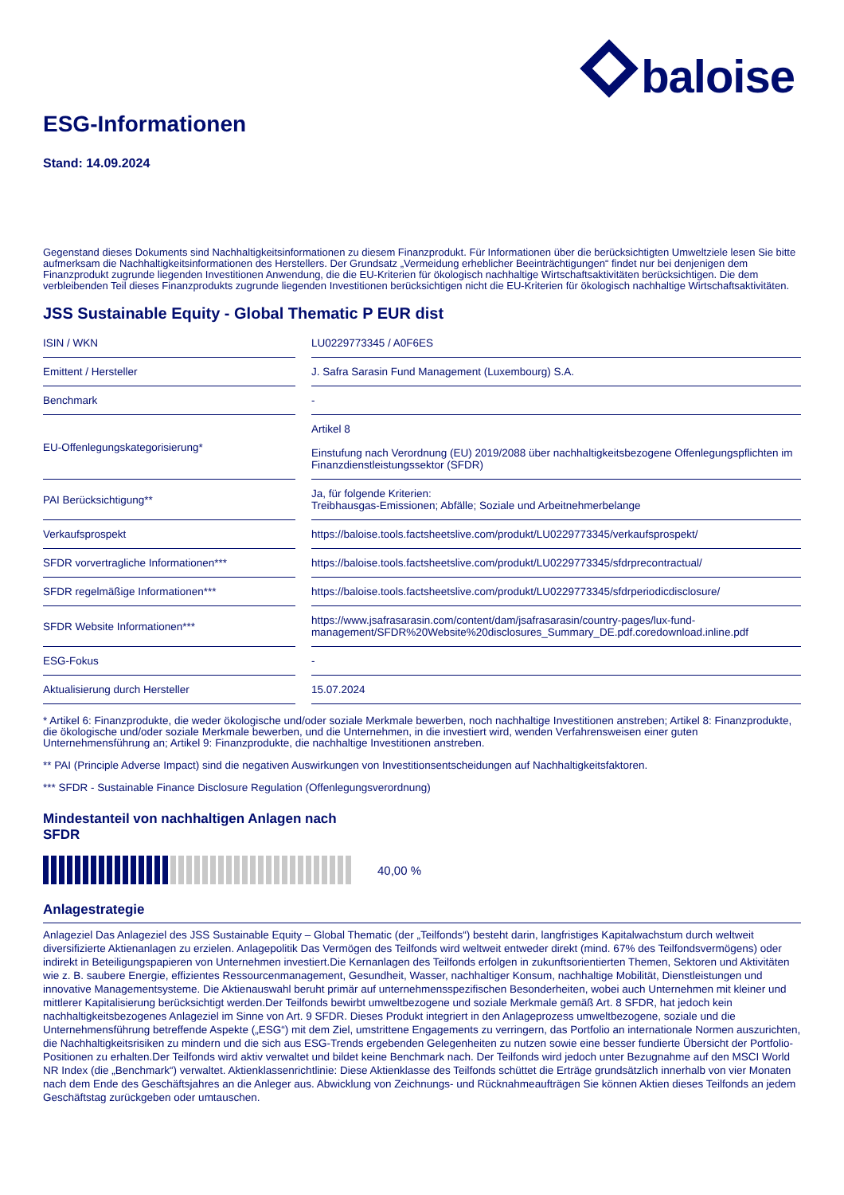baloise
ESG-Informationen
Stand: 14.09.2024
Gegenstand dieses Dokuments sind Nachhaltigkeitsinformationen zu diesem Finanzprodukt. Für Informationen über die berücksichtigten Umweltziele lesen Sie bitte aufmerksam die Nachhaltigkeitsinformationen des Herstellers. Der Grundsatz „Vermeidung erheblicher Beeinträchtigungen“ findet nur bei denjenigen dem Finanzprodukt zugrunde liegenden Investitionen Anwendung, die die EU-Kriterien für ökologisch nachhaltige Wirtschaftsaktivitäten berücksichtigen. Die dem verbleibenden Teil dieses Finanzprodukts zugrunde liegenden Investitionen berücksichtigen nicht die EU-Kriterien für ökologisch nachhaltige Wirtschaftsaktivitäten.
JSS Sustainable Equity - Global Thematic P EUR dist
| ISIN / WKN | LU0229773345 / A0F6ES |
| Emittent / Hersteller | J. Safra Sarasin Fund Management (Luxembourg) S.A. |
| Benchmark | - |
| EU-Offenlegungskategorisierung* | Artikel 8 Einstufung nach Verordnung (EU) 2019/2088 über nachhaltigkeitsbezogene Offenlegungspflichten im Finanzdienstleistungssektor (SFDR) |
| PAI Berücksichtigung** | Ja, für folgende Kriterien: Treibhausgas-Emissionen; Abfälle; Soziale und Arbeitnehmerbelange |
| Verkaufsprospekt | https://baloise.tools.factsheetslive.com/produkt/LU0229773345/verkaufsprospekt/ |
| SFDR vorvertragliche Informationen*** | https://baloise.tools.factsheetslive.com/produkt/LU0229773345/sfdrprecontractual/ |
| SFDR regelmäßige Informationen*** | https://baloise.tools.factsheetslive.com/produkt/LU0229773345/sfdrperiodicdisclosure/ |
| SFDR Website Informationen*** | https://www.jsafrasarasin.com/content/dam/jsafrasarasin/country-pages/lux-fund-management/SFDR%20Website%20disclosures_Summary_DE.pdf.coredownload.inline.pdf |
| ESG-Fokus | - |
| Aktualisierung durch Hersteller | 15.07.2024 |
* Artikel 6: Finanzprodukte, die weder ökologische und/oder soziale Merkmale bewerben, noch nachhaltige Investitionen anstreben; Artikel 8: Finanzprodukte, die ökologische und/oder soziale Merkmale bewerben, und die Unternehmen, in die investiert wird, wenden Verfahrensweisen einer guten Unternehmensführung an; Artikel 9: Finanzprodukte, die nachhaltige Investitionen anstreben.
** PAI (Principle Adverse Impact) sind die negativen Auswirkungen von Investitionsentscheidungen auf Nachhaltigkeitsfaktoren.
*** SFDR - Sustainable Finance Disclosure Regulation (Offenlegungsverordnung)
Mindestanteil von nachhaltigen Anlagen nach SFDR
40,00 %
Anlagestrategie
Anlageziel Das Anlageziel des JSS Sustainable Equity – Global Thematic (der „Teilfonds“) besteht darin, langfristiges Kapitalwachstum durch weltweit diversifizierte Aktienanlagen zu erzielen. Anlagepolitik Das Vermögen des Teilfonds wird weltweit entweder direkt (mind. 67% des Teilfondsvermögens) oder indirekt in Beteiligungspapieren von Unternehmen investiert.Die Kernanlagen des Teilfonds erfolgen in zukunftsorientierten Themen, Sektoren und Aktivitäten wie z. B. saubere Energie, effizientes Ressourcenmanagement, Gesundheit, Wasser, nachhaltiger Konsum, nachhaltige Mobilität, Dienstleistungen und innovative Managementsysteme. Die Aktienauswahl beruht primär auf unternehmensspezifischen Besonderheiten, wobei auch Unternehmen mit kleiner und mittlerer Kapitalisierung berücksichtigt werden.Der Teilfonds bewirbt umweltbezogene und soziale Merkmale gemäß Art. 8 SFDR, hat jedoch kein nachhaltigkeitsbezogenes Anlageziel im Sinne von Art. 9 SFDR. Dieses Produkt integriert in den Anlageprozess umweltbezogene, soziale und die Unternehmensführung betreffende Aspekte („ESG“) mit dem Ziel, umstrittene Engagements zu verringern, das Portfolio an internationale Normen auszurichten, die Nachhaltigkeitsrisiken zu mindern und die sich aus ESG-Trends ergebenden Gelegenheiten zu nutzen sowie eine besser fundierte Übersicht der Portfolio-Positionen zu erhalten.Der Teilfonds wird aktiv verwaltet und bildet keine Benchmark nach. Der Teilfonds wird jedoch unter Bezugnahme auf den MSCI World NR Index (die „Benchmark“) verwaltet. Aktienklassenrichtlinie: Diese Aktienklasse des Teilfonds schüttet die Erträge grundsätzlich innerhalb von vier Monaten nach dem Ende des Geschäftsjahres an die Anleger aus. Abwicklung von Zeichnungs- und Rücknahmeaufträgen Sie können Aktien dieses Teilfonds an jedem Geschäftstag zurückgeben oder umtauschen.